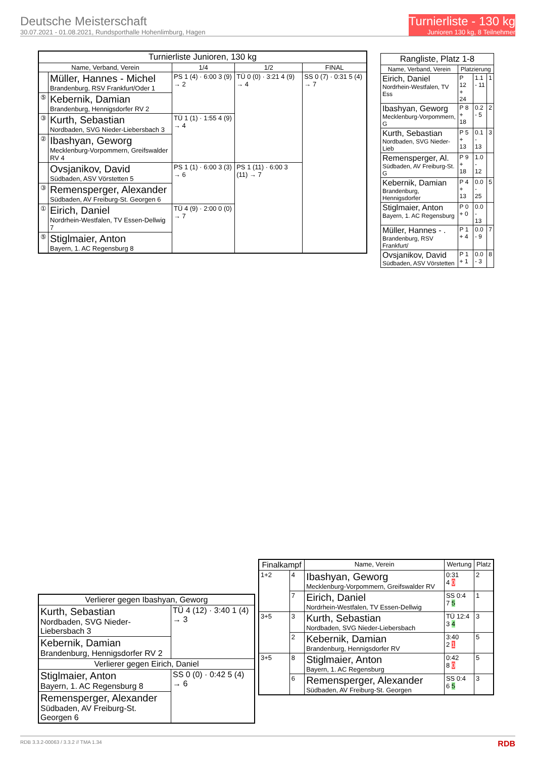Deutsche Meisterschaft
30.07.2021 - 01.08.2021, Rundsporthalle Hohenlimburg, Hagen
Turnierliste - 130 kg
Junioren 130 kg, 8 Teilnehmer
| Turnierliste Junioren, 130 kg | | | | |
| --- | --- | --- | --- | --- |
| Name, Verband, Verein | | 1/4 | 1/2 | FINAL |
| | Müller, Hannes - Michel Brandenburg, RSV Frankfurt/Oder 1 | PS 1 (4) · 6:00 3 (9) → 2 | TÜ 0 (0) · 3:21 4 (9) → 4 | SS 0 (7) · 0:31 5 (4) → 7 |
| ⑤ | Kebernik, Damian Brandenburg, Hennigsdorfer RV 2 | | | |
| ③ | Kurth, Sebastian Nordbaden, SVG Nieder-Liebersbach 3 | TÜ 1 (1) · 1:55 4 (9) → 4 | | |
| ② | Ibashyan, Geworg Mecklenburg-Vorpommern, Greifswalder RV 4 | | | |
| | Ovsjanikov, David Südbaden, ASV Vörstetten 5 | PS 1 (1) · 6:00 3 (3) → 6 | PS 1 (11) · 6:00 3 (11) → 7 | |
| ③ | Remensperger, Alexander Südbaden, AV Freiburg-St. Georgen 6 | | | |
| ① | Eirich, Daniel Nordrhein-Westfalen, TV Essen-Dellwig 7 | TÜ 4 (9) · 2:00 0 (0) → 7 | | |
| ⑤ | Stiglmaier, Anton Bayern, 1. AC Regensburg 8 | | | |
| Rangliste, Platz 1-8 | | | |
| --- | --- | --- | --- |
| Name, Verband, Verein | Platzierung | | |
| Eirich, Daniel Nordrhein-Westfalen, TV Ess | P 12 + 24 | 1.1 - 11 | 1 |
| Ibashyan, Geworg Mecklenburg-Vorpommern, G | P 8 + 18 | 0.2 - 5 | 2 |
| Kurth, Sebastian Nordbaden, SVG Nieder-Lieb | P 5 + 13 | 0.1 - 13 | 3 |
| Remensperger, Al. Südbaden, AV Freiburg-St. G | P 9 + 18 | 1.0 - 12 | |
| Kebernik, Damian Brandenburg, Hennigsdorfer | P 4 + 13 | 0.0 - 25 | 5 |
| Stiglmaier, Anton Bayern, 1. AC Regensburg | P 0 + 0 | 0.0 - 13 | |
| Müller, Hannes - . Brandenburg, RSV Frankfurt/ | P 1 + 4 | 0.0 - 9 | 7 |
| Ovsjanikov, David Südbaden, ASV Vörstetten | P 1 + 1 | 0.0 - 3 | 8 |
| Verlierer gegen Ibashyan, Geworg | |
| --- | --- |
| Kurth, Sebastian Nordbaden, SVG Nieder-Liebersbach 3 | TÜ 4 (12) · 3:40 1 (4) → 3 |
| Kebernik, Damian Brandenburg, Hennigsdorfer RV 2 | |
| Verlierer gegen Eirich, Daniel | |
| Stiglmaier, Anton Bayern, 1. AC Regensburg 8 | SS 0 (0) · 0:42 5 (4) → 6 |
| Remensperger, Alexander Südbaden, AV Freiburg-St. Georgen 6 | |
| Finalkampf | | Name, Verein | Wertung | Platz |
| --- | --- | --- | --- | --- |
| 1+2 | 4 | Ibashyan, Geworg Mecklenburg-Vorpommern, Greifswalder RV | 0:31 4 0 | 2 |
| | 7 | Eirich, Daniel Nordrhein-Westfalen, TV Essen-Dellwig | SS 0:4 7 5 | 1 |
| 3+5 | 3 | Kurth, Sebastian Nordbaden, SVG Nieder-Liebersbach | TÜ 12:4 3 4 | 3 |
| | 2 | Kebernik, Damian Brandenburg, Hennigsdorfer RV | 3:40 2 1 | 5 |
| 3+5 | 8 | Stiglmaier, Anton Bayern, 1. AC Regensburg | 0:42 8 0 | 5 |
| | 6 | Remensperger, Alexander Südbaden, AV Freiburg-St. Georgen | SS 0:4 6 5 | 3 |
RDB 3.3.2-00063 / 3.3.2 // TMA 1.34 RDB